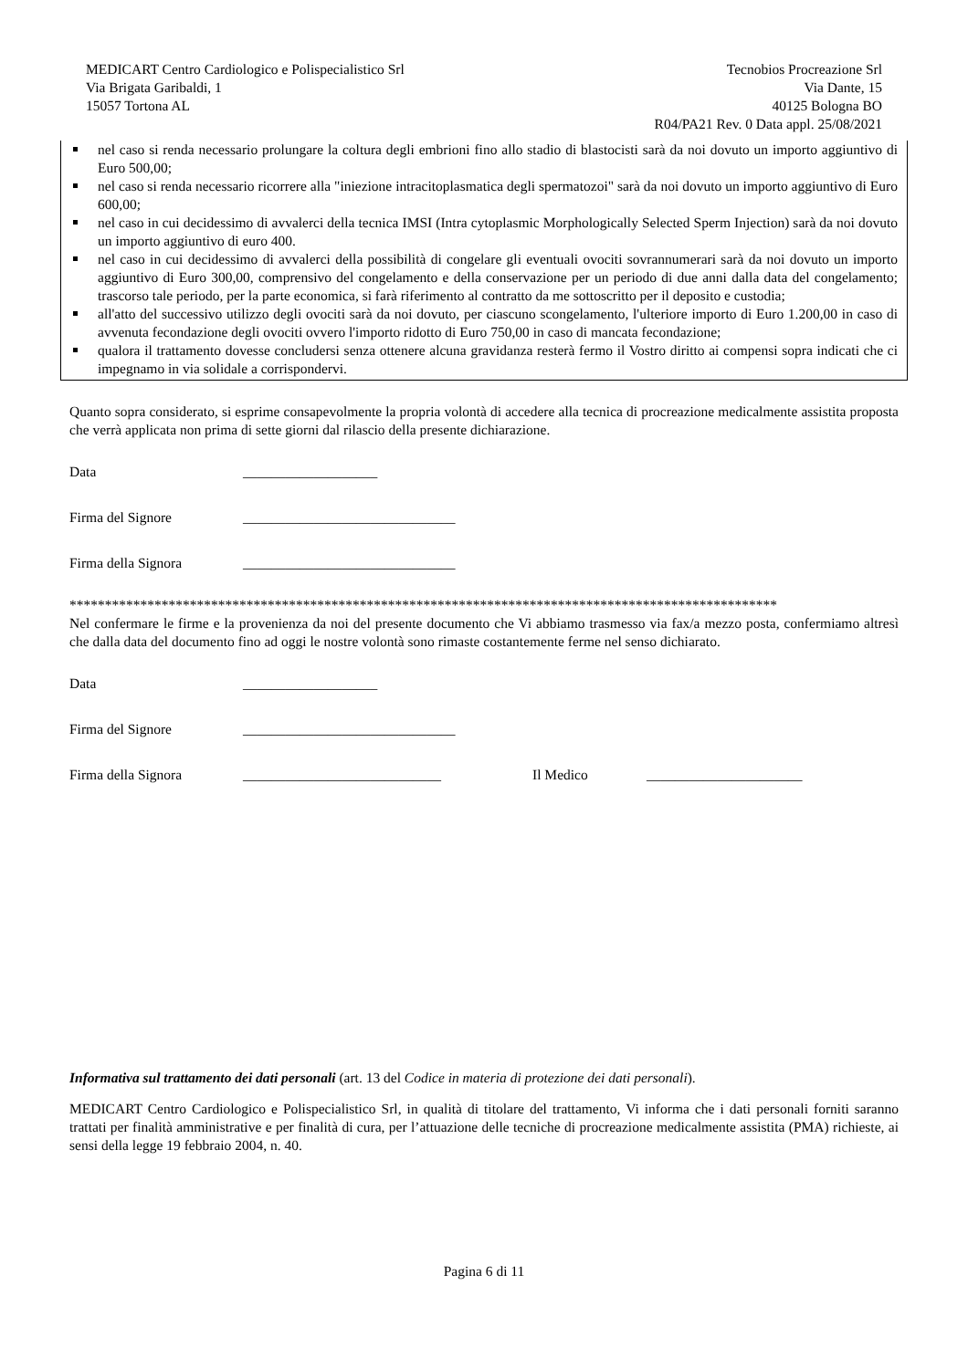MEDICART Centro Cardiologico e Polispecialistico Srl
Via Brigata Garibaldi, 1
15057 Tortona AL
Tecnobios Procreazione Srl
Via Dante, 15
40125 Bologna BO
R04/PA21 Rev. 0 Data appl. 25/08/2021
nel caso si renda necessario prolungare la coltura degli embrioni fino allo stadio di blastocisti sarà da noi dovuto un importo aggiuntivo di Euro 500,00;
nel caso si renda necessario ricorrere alla "iniezione intracitoplasmatica degli spermatozoi" sarà da noi dovuto un importo aggiuntivo di Euro 600,00;
nel caso in cui decidessimo di avvalerci della tecnica IMSI (Intra cytoplasmic Morphologically Selected Sperm Injection) sarà da noi dovuto un importo aggiuntivo di euro 400.
nel caso in cui decidessimo di avvalerci della possibilità di congelare gli eventuali ovociti sovrannumerari sarà da noi dovuto un importo aggiuntivo di Euro 300,00, comprensivo del congelamento e della conservazione per un periodo di due anni dalla data del congelamento; trascorso tale periodo, per la parte economica, si farà riferimento al contratto da me sottoscritto per il deposito e custodia;
all'atto del successivo utilizzo degli ovociti sarà da noi dovuto, per ciascuno scongelamento, l'ulteriore importo di Euro 1.200,00 in caso di avvenuta fecondazione degli ovociti ovvero l'importo ridotto di Euro 750,00 in caso di mancata fecondazione;
qualora il trattamento dovesse concludersi senza ottenere alcuna gravidanza resterà fermo il Vostro diritto ai compensi sopra indicati che ci impegnamo in via solidale a corrispondervi.
Quanto sopra considerato, si esprime consapevolmente la propria volontà di accedere alla tecnica di procreazione medicalmente assistita proposta che verrà applicata non prima di sette giorni dal rilascio della presente dichiarazione.
Data ___________________
Firma del Signore ______________________________
Firma della Signora ______________________________
****************************************************************************************************
Nel confermare le firme e la provenienza da noi del presente documento che Vi abbiamo trasmesso via fax/a mezzo posta, confermiamo altresì che dalla data del documento fino ad oggi le nostre volontà sono rimaste costantemente ferme nel senso dichiarato.
Data ___________________
Firma del Signore ______________________________
Firma della Signora ____________________________ Il Medico ______________________
Informativa sul trattamento dei dati personali (art. 13 del Codice in materia di protezione dei dati personali).
MEDICART Centro Cardiologico e Polispecialistico Srl, in qualità di titolare del trattamento, Vi informa che i dati personali forniti saranno trattati per finalità amministrative e per finalità di cura, per l’attuazione delle tecniche di procreazione medicalmente assistita (PMA) richieste, ai sensi della legge 19 febbraio 2004, n. 40.
Pagina 6 di 11